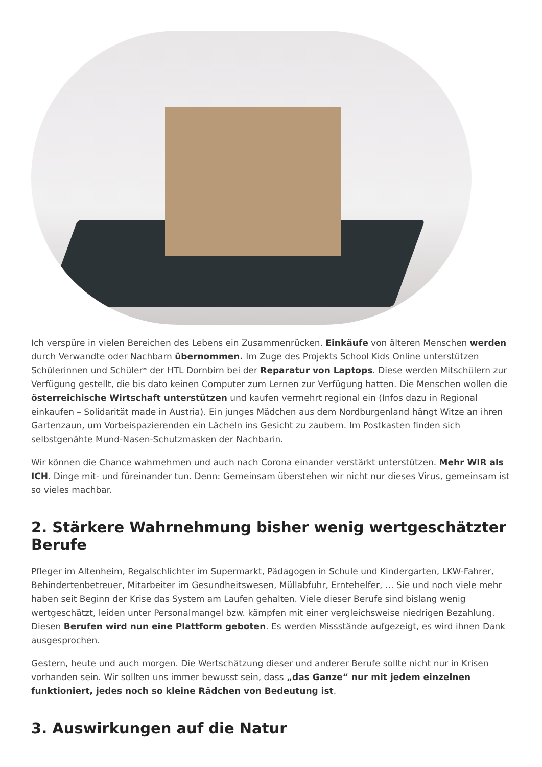Ich verspüre in vielen Bereichen des Lebens ein Zusammenrücken. Einkäufe von älteren Menschen werden durch Verwandte oder Nachbarn übernommen. Im Zuge des Projekts School Kids Online unterstützen Schülerinnen und Schüler* der HTL Dornbirn bei der Reparatur von Laptops. Diese werden Mitschülern zur Verfügung gestellt, die bis dato keinen Computer zum Lernen zur Verfügung hatten. Die Menschen wollen die österreichische Wirtschaft unterstützen und kaufen vermehrt regional ein (Infos dazu in Regional einkaufen – Solidarität made in Austria). Ein junges Mädchen aus dem Nordburgenland hängt Witze an ihren Gartenzaun, um Vorbeispazierenden ein Lächeln ins Gesicht zu zaubern. Im Postkasten finden sich selbstgenähte Mund-Nasen-Schutzmasken der Nachbarin.
Wir können die Chance wahrnehmen und auch nach Corona einander verstärkt unterstützen. Mehr WIR als ICH. Dinge mit- und füreinander tun. Denn: Gemeinsam überstehen wir nicht nur dieses Virus, gemeinsam ist so vieles machbar.
2. Stärkere Wahrnehmung bisher wenig wertgeschätzter Berufe
Pfleger im Altenheim, Regalschlichter im Supermarkt, Pädagogen in Schule und Kindergarten, LKW-Fahrer, Behindertenbetreuer, Mitarbeiter im Gesundheitswesen, Müllabfuhr, Erntehelfer, … Sie und noch viele mehr haben seit Beginn der Krise das System am Laufen gehalten. Viele dieser Berufe sind bislang wenig wertgeschätzt, leiden unter Personalmangel bzw. kämpfen mit einer vergleichsweise niedrigen Bezahlung. Diesen Berufen wird nun eine Plattform geboten. Es werden Missstände aufgezeigt, es wird ihnen Dank ausgesprochen.
Gestern, heute und auch morgen. Die Wertschätzung dieser und anderer Berufe sollte nicht nur in Krisen vorhanden sein. Wir sollten uns immer bewusst sein, dass „das Ganze“ nur mit jedem einzelnen funktioniert, jedes noch so kleine Rädchen von Bedeutung ist.
3. Auswirkungen auf die Natur